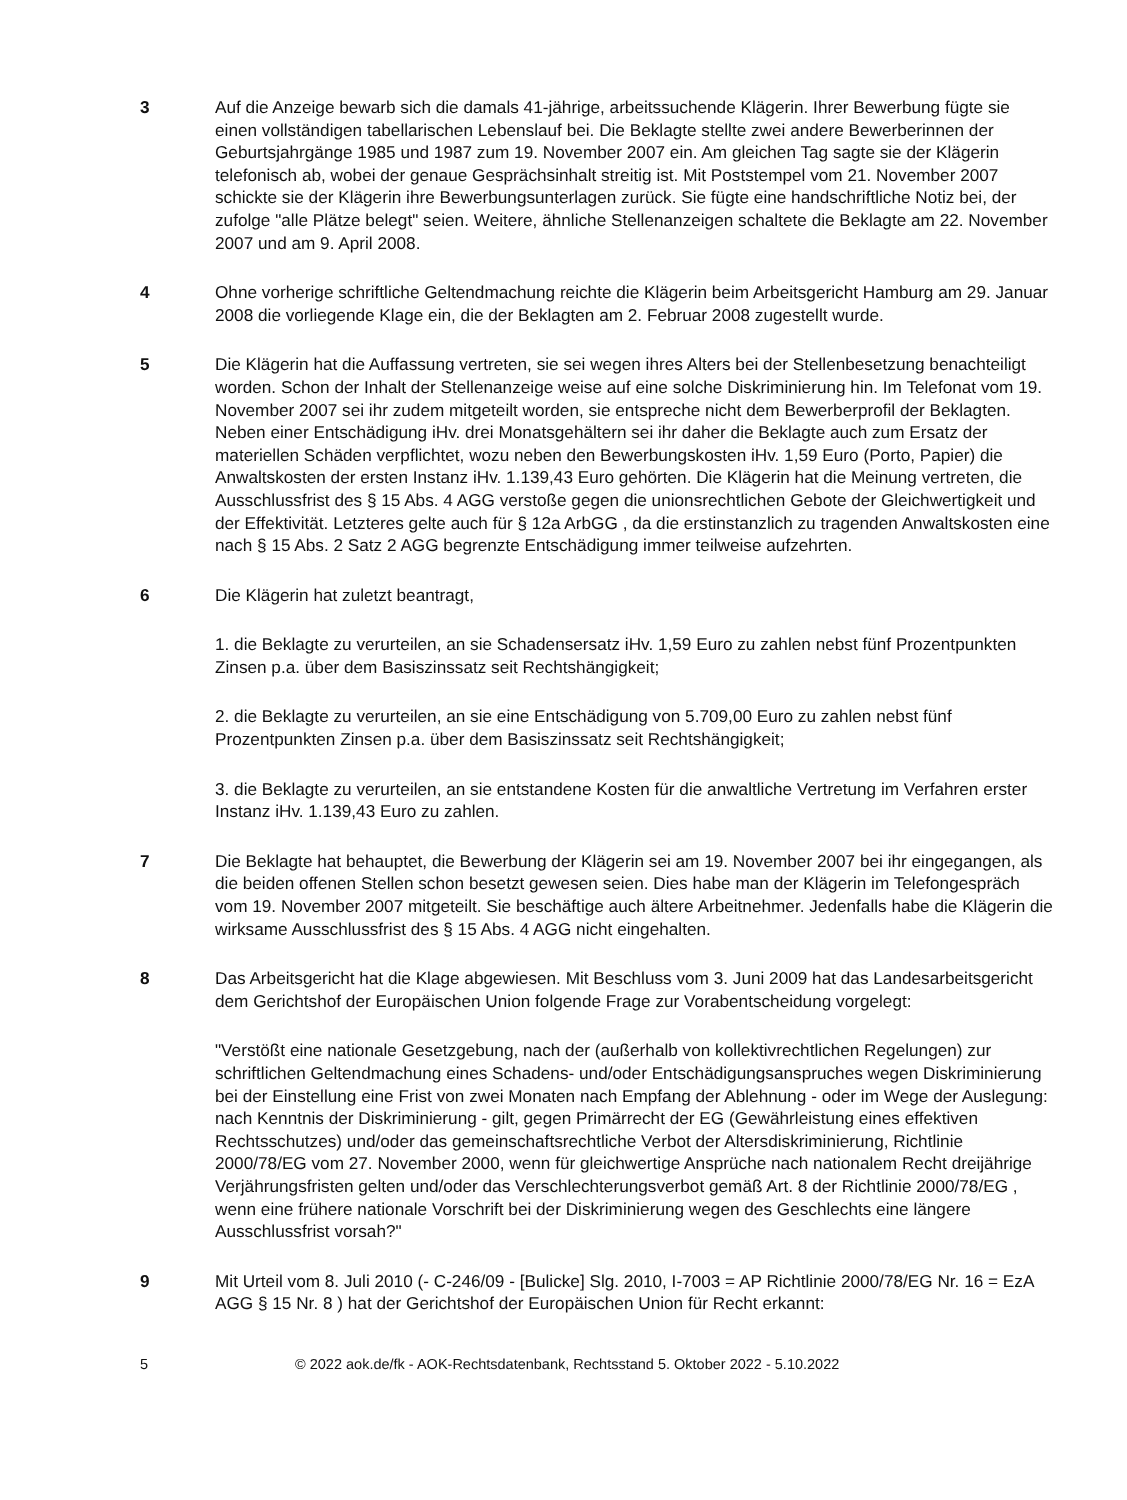3 Auf die Anzeige bewarb sich die damals 41-jährige, arbeitssuchende Klägerin. Ihrer Bewerbung fügte sie einen vollständigen tabellarischen Lebenslauf bei. Die Beklagte stellte zwei andere Bewerberinnen der Geburtsjahrgänge 1985 und 1987 zum 19. November 2007 ein. Am gleichen Tag sagte sie der Klägerin telefonisch ab, wobei der genaue Gesprächsinhalt streitig ist. Mit Poststempel vom 21. November 2007 schickte sie der Klägerin ihre Bewerbungsunterlagen zurück. Sie fügte eine handschriftliche Notiz bei, der zufolge "alle Plätze belegt" seien. Weitere, ähnliche Stellenanzeigen schaltete die Beklagte am 22. November 2007 und am 9. April 2008.
4 Ohne vorherige schriftliche Geltendmachung reichte die Klägerin beim Arbeitsgericht Hamburg am 29. Januar 2008 die vorliegende Klage ein, die der Beklagten am 2. Februar 2008 zugestellt wurde.
5 Die Klägerin hat die Auffassung vertreten, sie sei wegen ihres Alters bei der Stellenbesetzung benachteiligt worden. Schon der Inhalt der Stellenanzeige weise auf eine solche Diskriminierung hin. Im Telefonat vom 19. November 2007 sei ihr zudem mitgeteilt worden, sie entspreche nicht dem Bewerberprofil der Beklagten. Neben einer Entschädigung iHv. drei Monatsgehältern sei ihr daher die Beklagte auch zum Ersatz der materiellen Schäden verpflichtet, wozu neben den Bewerbungskosten iHv. 1,59 Euro (Porto, Papier) die Anwaltskosten der ersten Instanz iHv. 1.139,43 Euro gehörten. Die Klägerin hat die Meinung vertreten, die Ausschlussfrist des § 15 Abs. 4 AGG verstoße gegen die unionsrechtlichen Gebote der Gleichwertigkeit und der Effektivität. Letzteres gelte auch für § 12a ArbGG , da die erstinstanzlich zu tragenden Anwaltskosten eine nach § 15 Abs. 2 Satz 2 AGG begrenzte Entschädigung immer teilweise aufzehrten.
6 Die Klägerin hat zuletzt beantragt,
1. die Beklagte zu verurteilen, an sie Schadensersatz iHv. 1,59 Euro zu zahlen nebst fünf Prozentpunkten Zinsen p.a. über dem Basiszinssatz seit Rechtshängigkeit;
2. die Beklagte zu verurteilen, an sie eine Entschädigung von 5.709,00 Euro zu zahlen nebst fünf Prozentpunkten Zinsen p.a. über dem Basiszinssatz seit Rechtshängigkeit;
3. die Beklagte zu verurteilen, an sie entstandene Kosten für die anwaltliche Vertretung im Verfahren erster Instanz iHv. 1.139,43 Euro zu zahlen.
7 Die Beklagte hat behauptet, die Bewerbung der Klägerin sei am 19. November 2007 bei ihr eingegangen, als die beiden offenen Stellen schon besetzt gewesen seien. Dies habe man der Klägerin im Telefongespräch vom 19. November 2007 mitgeteilt. Sie beschäftige auch ältere Arbeitnehmer. Jedenfalls habe die Klägerin die wirksame Ausschlussfrist des § 15 Abs. 4 AGG nicht eingehalten.
8 Das Arbeitsgericht hat die Klage abgewiesen. Mit Beschluss vom 3. Juni 2009 hat das Landesarbeitsgericht dem Gerichtshof der Europäischen Union folgende Frage zur Vorabentscheidung vorgelegt:
"Verstößt eine nationale Gesetzgebung, nach der (außerhalb von kollektivrechtlichen Regelungen) zur schriftlichen Geltendmachung eines Schadens- und/oder Entschädigungsanspruches wegen Diskriminierung bei der Einstellung eine Frist von zwei Monaten nach Empfang der Ablehnung - oder im Wege der Auslegung: nach Kenntnis der Diskriminierung - gilt, gegen Primärrecht der EG (Gewährleistung eines effektiven Rechtsschutzes) und/oder das gemeinschaftsrechtliche Verbot der Altersdiskriminierung, Richtlinie 2000/78/EG vom 27. November 2000, wenn für gleichwertige Ansprüche nach nationalem Recht dreijährige Verjährungsfristen gelten und/oder das Verschlechterungsverbot gemäß Art. 8 der Richtlinie 2000/78/EG , wenn eine frühere nationale Vorschrift bei der Diskriminierung wegen des Geschlechts eine längere Ausschlussfrist vorsah?"
9 Mit Urteil vom 8. Juli 2010 (- C-246/09 - [Bulicke] Slg. 2010, I-7003 = AP Richtlinie 2000/78/EG Nr. 16 = EzA AGG § 15 Nr. 8 ) hat der Gerichtshof der Europäischen Union für Recht erkannt:
5 © 2022 aok.de/fk - AOK-Rechtsdatenbank, Rechtsstand 5. Oktober 2022 - 5.10.2022